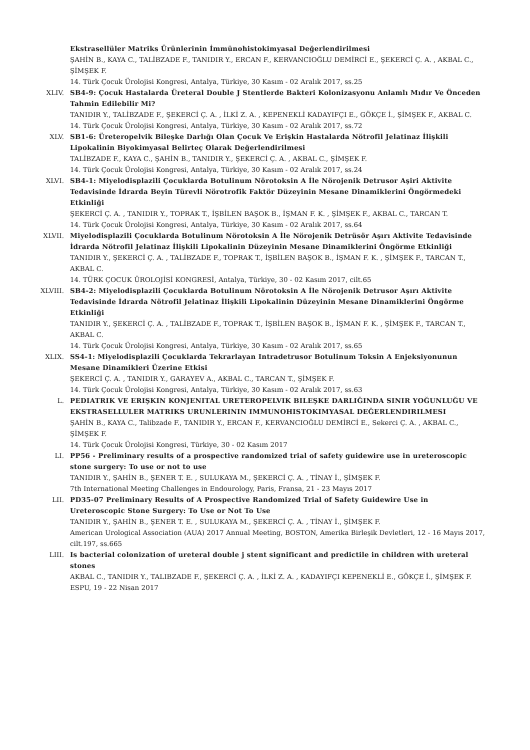Ekstrasellüler Matriks Ürünlerinin İmmünohistokimyasal Değerlendirilmesi
ŞAHİN B., KAYA C., TALİBZADE F., TANIDIR Y., ERCAN F., KERVANCIOĞLU DEMİRCİ E., ŞEKERCİ Ç. A. , AKBAL C., ŞİMŞEK F.
14. Türk Çocuk Ürolojisi Kongresi, Antalya, Türkiye, 30 Kasım - 02 Aralık 2017, ss.25
XLIV. SB4-9: Çocuk Hastalarda Üreteral Double J Stentlerde Bakteri Kolonizasyonu Anlamlı Mıdır Ve Önceden Tahmin Edilebilir Mi?
TANIDIR Y., TALİBZADE F., ŞEKERCİ Ç. A. , İLKİ Z. A. , KEPENEKLİ KADAYIFÇI E., GÖKÇE İ., ŞİMŞEK F., AKBAL C.
14. Türk Çocuk Ürolojisi Kongresi, Antalya, Türkiye, 30 Kasım - 02 Aralık 2017, ss.72
XLV. SB1-6: Üreteropelvik Bileşke Darlığı Olan Çocuk Ve Erişkin Hastalarda Nötrofil Jelatinaz İlişkili Lipokalinin Biyokimyasal Belirteç Olarak Değerlendirilmesi
TALİBZADE F., KAYA C., ŞAHİN B., TANIDIR Y., ŞEKERCİ Ç. A. , AKBAL C., ŞİMŞEK F.
14. Türk Çocuk Ürolojisi Kongresi, Antalya, Türkiye, 30 Kasım - 02 Aralık 2017, ss.24
XLVI. SB4-1: Miyelodisplazili Çocuklarda Botulinum Nörotoksin A İle Nörojenik Detrusor Aşiri Aktivite Tedavisinde İdrarda Beyin Türevli Nörotrofik Faktör Düzeyinin Mesane Dinamiklerini Öngörmedeki Etkinliği
ŞEKERCİ Ç. A. , TANIDIR Y., TOPRAK T., İŞBİLEN BAŞOK B., İŞMAN F. K. , ŞİMŞEK F., AKBAL C., TARCAN T.
14. Türk Çocuk Ürolojisi Kongresi, Antalya, Türkiye, 30 Kasım - 02 Aralık 2017, ss.64
XLVII. Miyelodisplazili Çocuklarda Botulinum Nörotoksin A İle Nörojenik Detrüsör Aşırı Aktivite Tedavisinde İdrarda Nötrofil Jelatinaz İlişkili Lipokalinin Düzeyinin Mesane Dinamiklerini Öngörme Etkinliği
TANIDIR Y., ŞEKERCİ Ç. A. , TALİBZADE F., TOPRAK T., İŞBİLEN BAŞOK B., İŞMAN F. K. , ŞİMŞEK F., TARCAN T., AKBAL C.
14. TÜRK ÇOCUK ÜROLOJİSİ KONGRESİ, Antalya, Türkiye, 30 - 02 Kasım 2017, cilt.65
XLVIII. SB4-2: Miyelodisplazili Çocuklarda Botulinum Nörotoksin A İle Nörojenik Detrusor Aşırı Aktivite Tedavisinde İdrarda Nötrofil Jelatinaz İlişkili Lipokalinin Düzeyinin Mesane Dinamiklerini Öngörme Etkinliği
TANIDIR Y., ŞEKERCİ Ç. A. , TALİBZADE F., TOPRAK T., İŞBİLEN BAŞOK B., İŞMAN F. K. , ŞİMŞEK F., TARCAN T., AKBAL C.
14. Türk Çocuk Ürolojisi Kongresi, Antalya, Türkiye, 30 Kasım - 02 Aralık 2017, ss.65
XLIX. SS4-1: Miyelodisplazili Çocuklarda Tekrarlayan Intradetrusor Botulinum Toksin A Enjeksiyonunun Mesane Dinamikleri Üzerine Etkisi
ŞEKERCİ Ç. A. , TANIDIR Y., GARAYEV A., AKBAL C., TARCAN T., ŞİMŞEK F.
14. Türk Çocuk Ürolojisi Kongresi, Antalya, Türkiye, 30 Kasım - 02 Aralık 2017, ss.63
L. PEDIATRIK VE ERIŞKIN KONJENITAL URETEROPELVIK BILEŞKE DARLIĞINDA SINIR YOĞUNLUĞU VE EKSTRASELLULER MATRIKS URUNLERININ IMMUNOHISTOKIMYASAL DEĞERLENDIRILMESI
ŞAHİN B., KAYA C., Talibzade F., TANIDIR Y., ERCAN F., KERVANCIOĞLU DEMİRCİ E., Sekerci Ç. A. , AKBAL C., ŞİMŞEK F.
14. Türk Çocuk Ürolojisi Kongresi, Türkiye, 30 - 02 Kasım 2017
LI. PP56 - Preliminary results of a prospective randomized trial of safety guidewire use in ureteroscopic stone surgery: To use or not to use
TANIDIR Y., ŞAHİN B., ŞENER T. E. , SULUKAYA M., ŞEKERCİ Ç. A. , TİNAY İ., ŞİMŞEK F.
7th International Meeting Challenges in Endourology, Paris, Fransa, 21 - 23 Mayıs 2017
LII. PD35-07 Preliminary Results of A Prospective Randomized Trial of Safety Guidewire Use in Ureteroscopic Stone Surgery: To Use or Not To Use
TANIDIR Y., ŞAHİN B., ŞENER T. E. , SULUKAYA M., ŞEKERCİ Ç. A. , TİNAY İ., ŞİMŞEK F.
American Urological Association (AUA) 2017 Annual Meeting, BOSTON, Amerika Birleşik Devletleri, 12 - 16 Mayıs 2017, cilt.197, ss.665
LIII. Is bacterial colonization of ureteral double j stent significant and predictile in children with ureteral stones
AKBAL C., TANIDIR Y., TALIBZADE F., ŞEKERCİ Ç. A. , İLKİ Z. A. , KADAYIFÇI KEPENEKLİ E., GÖKÇE İ., ŞİMŞEK F.
ESPU, 19 - 22 Nisan 2017